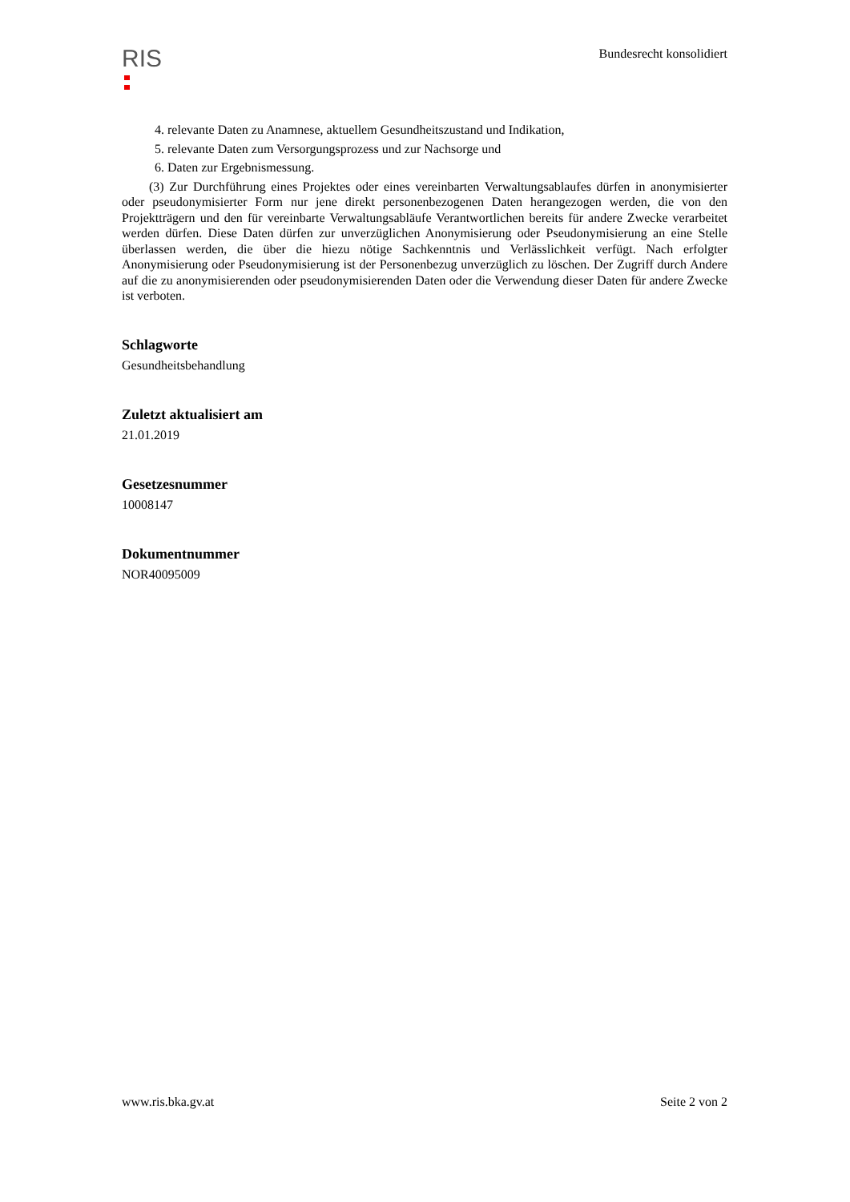RIS
Bundesrecht konsolidiert
4. relevante Daten zu Anamnese, aktuellem Gesundheitszustand und Indikation,
5. relevante Daten zum Versorgungsprozess und zur Nachsorge und
6. Daten zur Ergebnismessung.
(3) Zur Durchführung eines Projektes oder eines vereinbarten Verwaltungsablaufes dürfen in anonymisierter oder pseudonymisierter Form nur jene direkt personenbezogenen Daten herangezogen werden, die von den Projektträgern und den für vereinbarte Verwaltungsabläufe Verantwortlichen bereits für andere Zwecke verarbeitet werden dürfen. Diese Daten dürfen zur unverzüglichen Anonymisierung oder Pseudonymisierung an eine Stelle überlassen werden, die über die hiezu nötige Sachkenntnis und Verlässlichkeit verfügt. Nach erfolgter Anonymisierung oder Pseudonymisierung ist der Personenbezug unverzüglich zu löschen. Der Zugriff durch Andere auf die zu anonymisierenden oder pseudonymisierenden Daten oder die Verwendung dieser Daten für andere Zwecke ist verboten.
Schlagworte
Gesundheitsbehandlung
Zuletzt aktualisiert am
21.01.2019
Gesetzesnummer
10008147
Dokumentnummer
NOR40095009
www.ris.bka.gv.at Seite 2 von 2